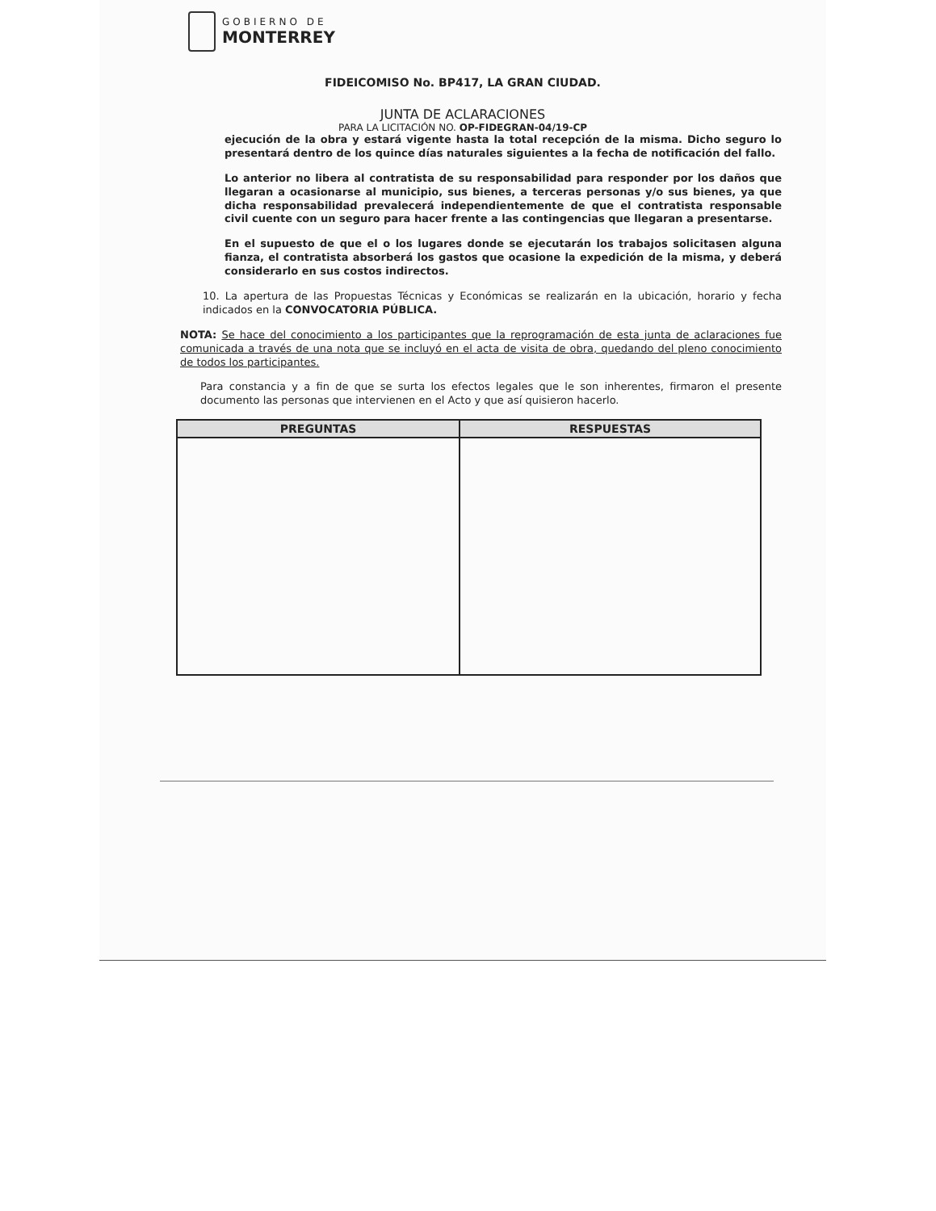GOBIERNO DE
MONTERREY
FIDEICOMISO No. BP417, LA GRAN CIUDAD.
JUNTA DE ACLARACIONES
PARA LA LICITACIÓN NO. OP-FIDEGRAN-04/19-CP
ejecución de la obra y estará vigente hasta la total recepción de la misma. Dicho seguro lo presentará dentro de los quince días naturales siguientes a la fecha de notificación del fallo.
Lo anterior no libera al contratista de su responsabilidad para responder por los daños que llegaran a ocasionarse al municipio, sus bienes, a terceras personas y/o sus bienes, ya que dicha responsabilidad prevalecerá independientemente de que el contratista responsable civil cuente con un seguro para hacer frente a las contingencias que llegaran a presentarse.
En el supuesto de que el o los lugares donde se ejecutarán los trabajos solicitasen alguna fianza, el contratista absorberá los gastos que ocasione la expedición de la misma, y deberá considerarlo en sus costos indirectos.
10. La apertura de las Propuestas Técnicas y Económicas se realizarán en la ubicación, horario y fecha indicados en la CONVOCATORIA PÚBLICA.
NOTA: Se hace del conocimiento a los participantes que la reprogramación de esta junta de aclaraciones fue comunicada a través de una nota que se incluyó en el acta de visita de obra, quedando del pleno conocimiento de todos los participantes.
Para constancia y a fin de que se surta los efectos legales que le son inherentes, firmaron el presente documento las personas que intervienen en el Acto y que así quisieron hacerlo.
| PREGUNTAS | RESPUESTAS |
| --- | --- |